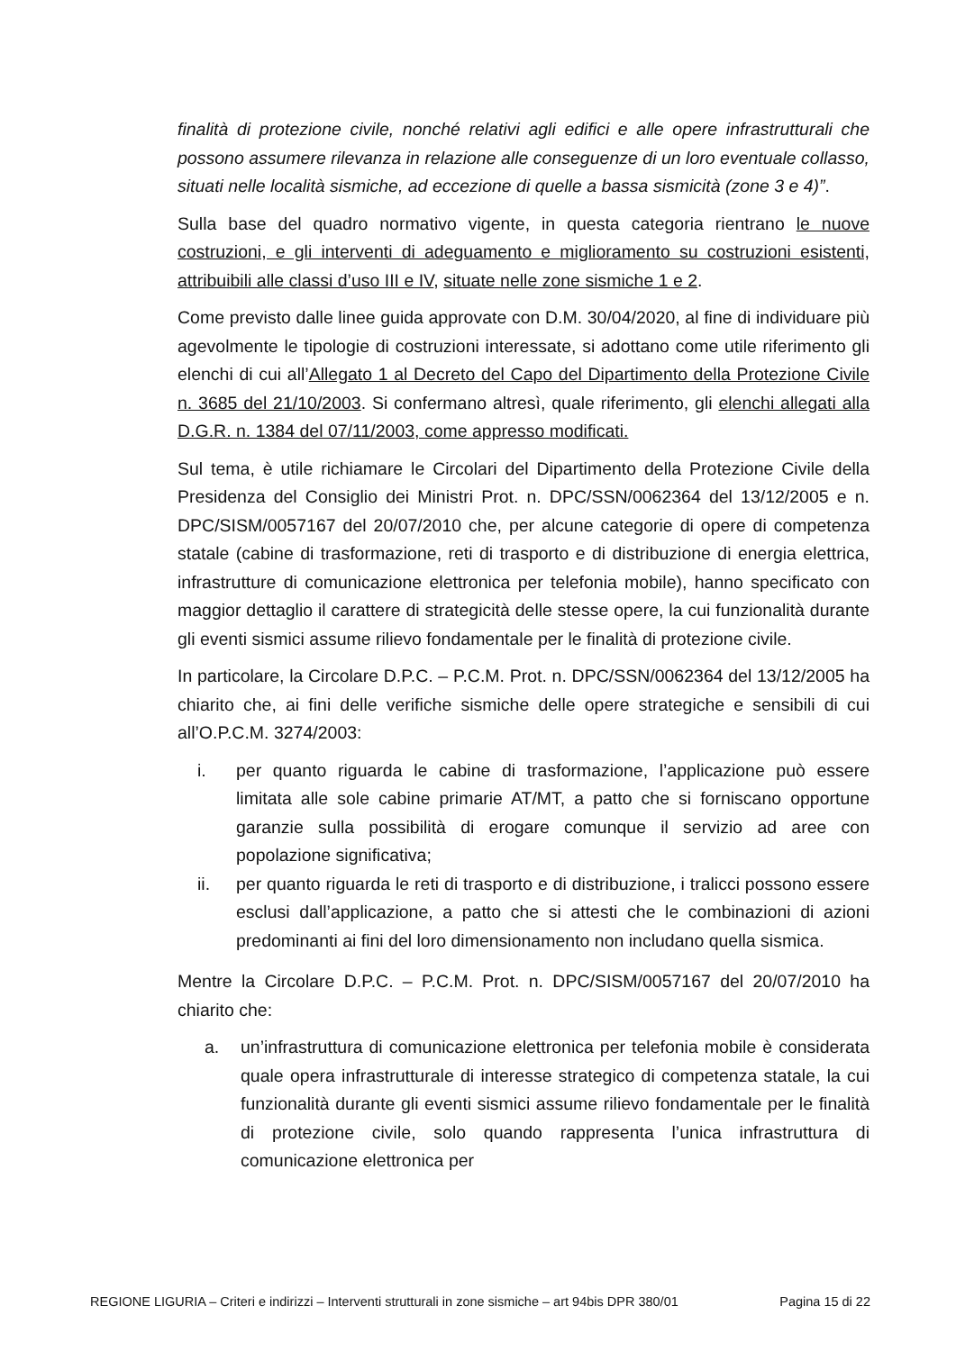finalità di protezione civile, nonché relativi agli edifici e alle opere infrastrutturali che possono assumere rilevanza in relazione alle conseguenze di un loro eventuale collasso, situati nelle località sismiche, ad eccezione di quelle a bassa sismicità (zone 3 e 4)”.
Sulla base del quadro normativo vigente, in questa categoria rientrano le nuove costruzioni, e gli interventi di adeguamento e miglioramento su costruzioni esistenti, attribuibili alle classi d’uso III e IV, situate nelle zone sismiche 1 e 2.
Come previsto dalle linee guida approvate con D.M. 30/04/2020, al fine di individuare più agevolmente le tipologie di costruzioni interessate, si adottano come utile riferimento gli elenchi di cui all’Allegato 1 al Decreto del Capo del Dipartimento della Protezione Civile n. 3685 del 21/10/2003. Si confermano altresì, quale riferimento, gli elenchi allegati alla D.G.R. n. 1384 del 07/11/2003, come appresso modificati.
Sul tema, è utile richiamare le Circolari del Dipartimento della Protezione Civile della Presidenza del Consiglio dei Ministri Prot. n. DPC/SSN/0062364 del 13/12/2005 e n. DPC/SISM/0057167 del 20/07/2010 che, per alcune categorie di opere di competenza statale (cabine di trasformazione, reti di trasporto e di distribuzione di energia elettrica, infrastrutture di comunicazione elettronica per telefonia mobile), hanno specificato con maggior dettaglio il carattere di strategicità delle stesse opere, la cui funzionalità durante gli eventi sismici assume rilievo fondamentale per le finalità di protezione civile.
In particolare, la Circolare D.P.C. – P.C.M. Prot. n. DPC/SSN/0062364 del 13/12/2005 ha chiarito che, ai fini delle verifiche sismiche delle opere strategiche e sensibili di cui all’O.P.C.M. 3274/2003:
i. per quanto riguarda le cabine di trasformazione, l’applicazione può essere limitata alle sole cabine primarie AT/MT, a patto che si forniscano opportune garanzie sulla possibilità di erogare comunque il servizio ad aree con popolazione significativa;
ii. per quanto riguarda le reti di trasporto e di distribuzione, i tralicci possono essere esclusi dall’applicazione, a patto che si attesti che le combinazioni di azioni predominanti ai fini del loro dimensionamento non includano quella sismica.
Mentre la Circolare D.P.C. – P.C.M. Prot. n. DPC/SISM/0057167 del 20/07/2010 ha chiarito che:
a. un’infrastruttura di comunicazione elettronica per telefonia mobile è considerata quale opera infrastrutturale di interesse strategico di competenza statale, la cui funzionalità durante gli eventi sismici assume rilievo fondamentale per le finalità di protezione civile, solo quando rappresenta l’unica infrastruttura di comunicazione elettronica per
REGIONE LIGURIA – Criteri e indirizzi – Interventi strutturali in zone sismiche – art 94bis DPR 380/01 Pagina 15 di 22